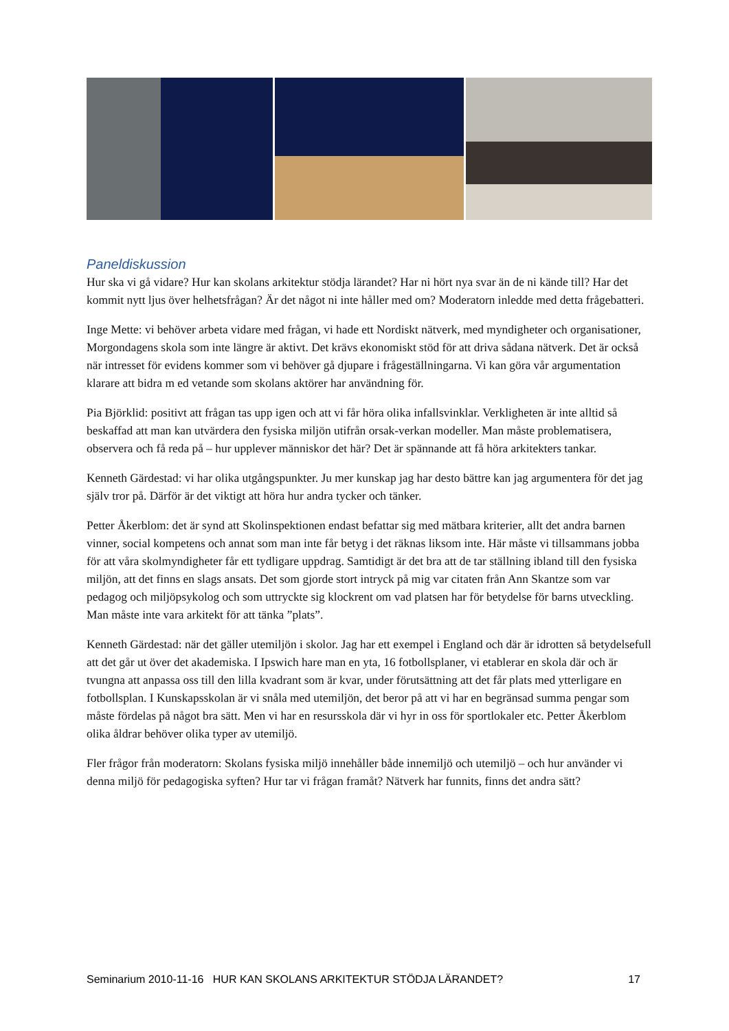Paneldiskussion
Hur ska vi gå vidare? Hur kan skolans arkitektur stödja lärandet? Har ni hört nya svar än de ni kände till? Har det kommit nytt ljus över helhetsfrågan? Är det något ni inte håller med om? Moderatorn inledde med detta frågebatteri.
Inge Mette: vi behöver arbeta vidare med frågan, vi hade ett Nordiskt nätverk, med myndigheter och organisationer, Morgondagens skola som inte längre är aktivt. Det krävs ekonomiskt stöd för att driva sådana nätverk. Det är också när intresset för evidens kommer som vi behöver gå djupare i frågeställningarna. Vi kan göra vår argumentation klarare att bidra m ed vetande som skolans aktörer har användning för.
Pia Björklid: positivt att frågan tas upp igen och att vi får höra olika infallsvinklar. Verkligheten är inte alltid så beskaffad att man kan utvärdera den fysiska miljön utifrån orsak-verkan modeller. Man måste problematisera, observera och få reda på – hur upplever människor det här? Det är spännande att få höra arkitekters tankar.
Kenneth Gärdestad: vi har olika utgångspunkter. Ju mer kunskap jag har desto bättre kan jag argumentera för det jag själv tror på. Därför är det viktigt att höra hur andra tycker och tänker.
Petter Åkerblom: det är synd att Skolinspektionen endast befattar sig med mätbara kriterier, allt det andra barnen vinner, social kompetens och annat som man inte får betyg i det räknas liksom inte. Här måste vi tillsammans jobba för att våra skolmyndigheter får ett tydligare uppdrag. Samtidigt är det bra att de tar ställning ibland till den fysiska miljön, att det finns en slags ansats. Det som gjorde stort intryck på mig var citaten från Ann Skantze som var pedagog och miljöpsykolog och som uttryckte sig klockrent om vad platsen har för betydelse för barns utveckling. Man måste inte vara arkitekt för att tänka ”plats”.
Kenneth Gärdestad: när det gäller utemiljön i skolor. Jag har ett exempel i England och där är idrotten så betydelsefull att det går ut över det akademiska. I Ipswich hare man en yta, 16 fotbollsplaner, vi etablerar en skola där och är tvungna att anpassa oss till den lilla kvadrant som är kvar, under förutsättning att det får plats med ytterligare en fotbollsplan. I Kunskapsskolan är vi snåla med utemiljön, det beror på att vi har en begränsad summa pengar som måste fördelas på något bra sätt. Men vi har en resursskola där vi hyr in oss för sportlokaler etc. Petter Åkerblom olika åldrar behöver olika typer av utemiljö.
Fler frågor från moderatorn: Skolans fysiska miljö innehåller både innemiljö och utemiljö – och hur använder vi denna miljö för pedagogiska syften? Hur tar vi frågan framåt? Nätverk har funnits, finns det andra sätt?
Seminarium 2010-11-16 HUR KAN SKOLANS ARKITEKTUR STÖDJA LÄRANDET? 17